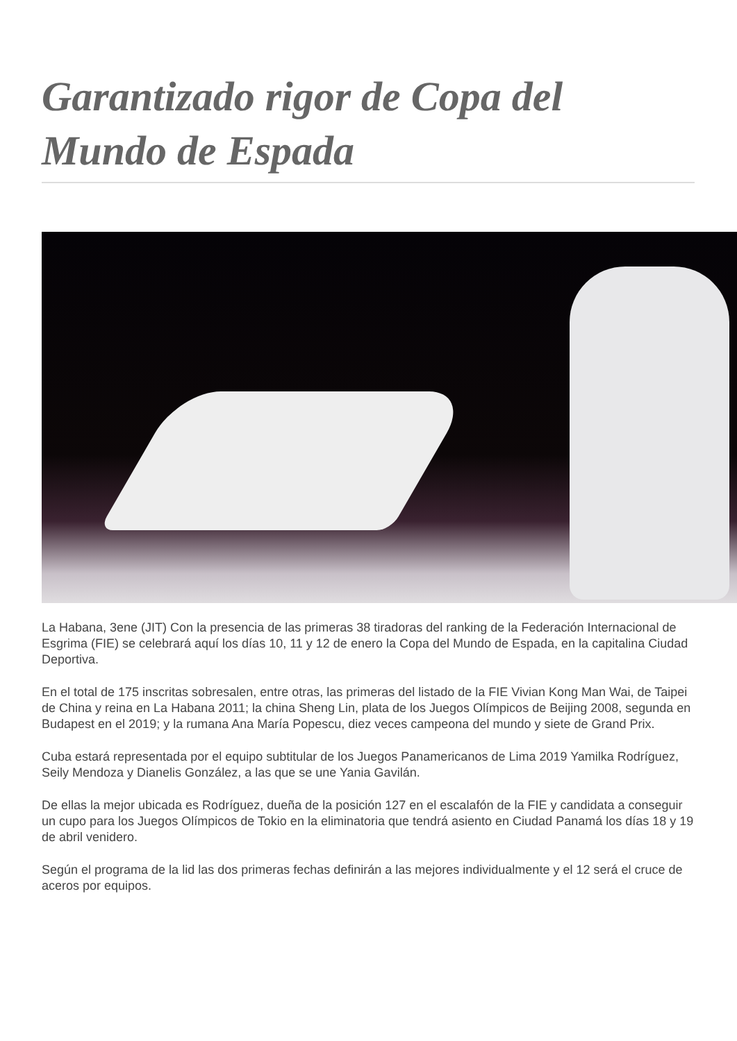Garantizado rigor de Copa del Mundo de Espada
La Habana, 3ene (JIT) Con la presencia de las primeras 38 tiradoras del ranking de la Federación Internacional de Esgrima (FIE) se celebrará aquí los días 10, 11 y 12 de enero la Copa del Mundo de Espada, en la capitalina Ciudad Deportiva.
En el total de 175 inscritas sobresalen, entre otras, las primeras del listado de la FIE Vivian Kong Man Wai, de Taipei de China y reina en La Habana 2011; la china Sheng Lin, plata de los Juegos Olímpicos de Beijing 2008, segunda en Budapest en el 2019; y la rumana Ana María Popescu, diez veces campeona del mundo y siete de Grand Prix.
Cuba estará representada por el equipo subtitular de los Juegos Panamericanos de Lima 2019 Yamilka Rodríguez, Seily Mendoza y Dianelis González, a las que se une Yania Gavilán.
De ellas la mejor ubicada es Rodríguez, dueña de la posición 127 en el escalafón de la FIE y candidata a conseguir un cupo para los Juegos Olímpicos de Tokio en la eliminatoria que tendrá asiento en Ciudad Panamá los días 18 y 19 de abril venidero.
Según el programa de la lid las dos primeras fechas definirán a las mejores individualmente y el 12 será el cruce de aceros por equipos.